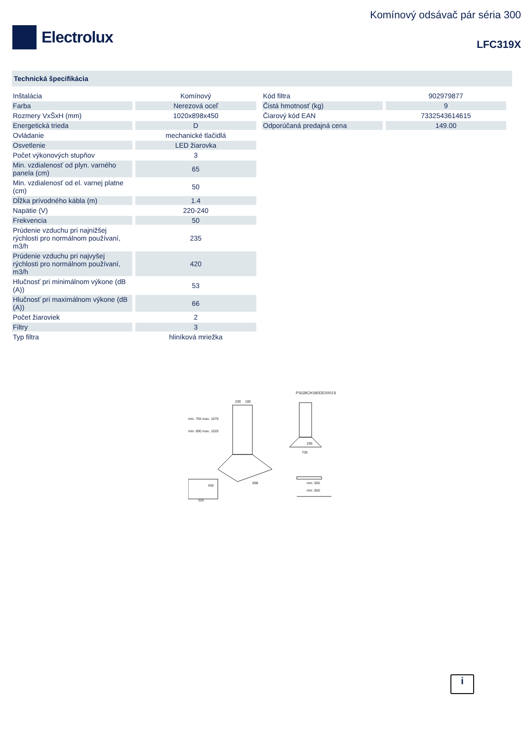Electrolux
Komínový odsávač pár séria 300
LFC319X
Technická špecifikácia
| Inštalácia | Komínový |
| Farba | Nerezová oceľ |
| Rozmery VxŠxH (mm) | 1020x898x450 |
| Energetická trieda | D |
| Ovládanie | mechanické tlačidlá |
| Osvetlenie | LED žiarovka |
| Počet výkonových stupňov | 3 |
| Min. vzdialenosť od plyn. varného panela (cm) | 65 |
| Min. vzdialenosť od el. varnej platne (cm) | 50 |
| Dĺžka prívodného kábla (m) | 1.4 |
| Napätie (V) | 220-240 |
| Frekvencia | 50 |
| Prúdenie vzduchu pri najnižšej rýchlosti pro normálnom používaní, m3/h | 235 |
| Prúdenie vzduchu pri najvyšej rýchlosti pro normálnom používaní, m3/h | 420 |
| Hlučnosť pri minimálnom výkone (dB (A)) | 53 |
| Hlučnosť pri maximálnom výkone (dB (A)) | 66 |
| Počet žiaroviek | 2 |
| Filtry | 3 |
| Typ filtra | hliníková mriežka |
| Kód filtra | 902979877 |
| Čistá hmotnosť (kg) | 9 |
| Čiarový kód EAN | 7332543614615 |
| Odporúčaná predajná cena | 149.00 |
PSGBCH180DE0001S
200
180
295
700
898
450
min. 500
min. 650
320
min. 765 max. 1070
min. 690 max. 1020
i